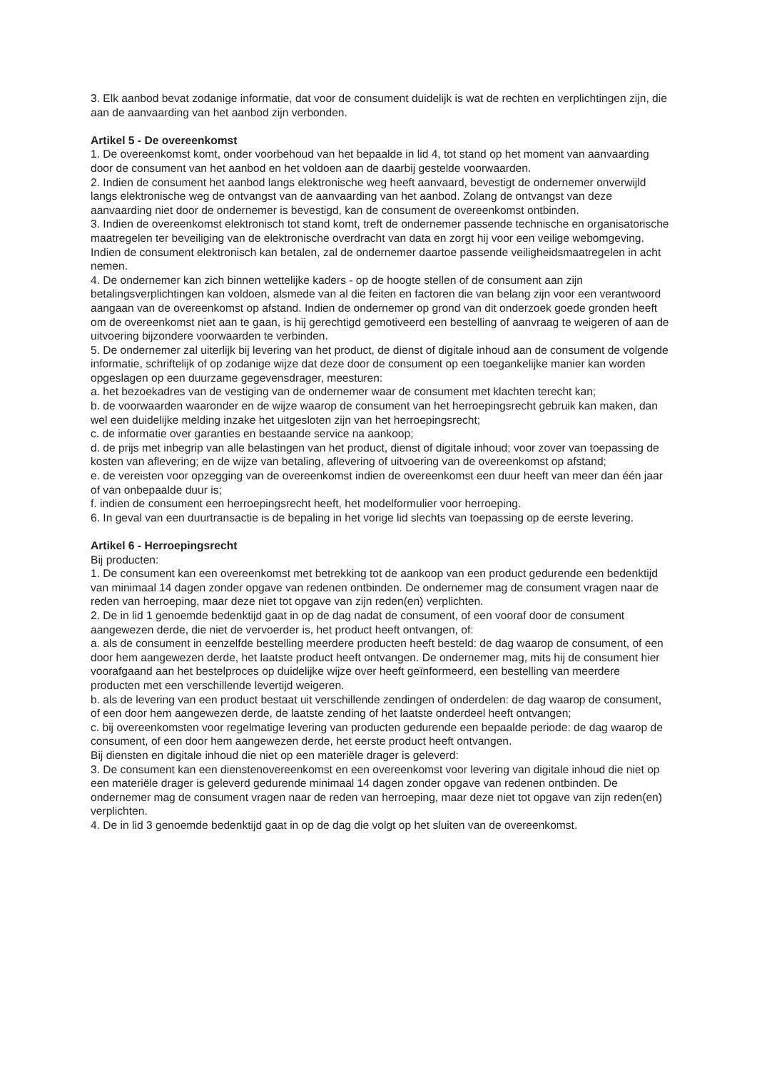3. Elk aanbod bevat zodanige informatie, dat voor de consument duidelijk is wat de rechten en verplichtingen zijn, die aan de aanvaarding van het aanbod zijn verbonden.
Artikel 5 - De overeenkomst
1. De overeenkomst komt, onder voorbehoud van het bepaalde in lid 4, tot stand op het moment van aanvaarding door de consument van het aanbod en het voldoen aan de daarbij gestelde voorwaarden.
2. Indien de consument het aanbod langs elektronische weg heeft aanvaard, bevestigt de ondernemer onverwijld langs elektronische weg de ontvangst van de aanvaarding van het aanbod. Zolang de ontvangst van deze aanvaarding niet door de ondernemer is bevestigd, kan de consument de overeenkomst ontbinden.
3. Indien de overeenkomst elektronisch tot stand komt, treft de ondernemer passende technische en organisatorische maatregelen ter beveiliging van de elektronische overdracht van data en zorgt hij voor een veilige webomgeving. Indien de consument elektronisch kan betalen, zal de ondernemer daartoe passende veiligheidsmaatregelen in acht nemen.
4. De ondernemer kan zich binnen wettelijke kaders - op de hoogte stellen of de consument aan zijn betalingsverplichtingen kan voldoen, alsmede van al die feiten en factoren die van belang zijn voor een verantwoord aangaan van de overeenkomst op afstand. Indien de ondernemer op grond van dit onderzoek goede gronden heeft om de overeenkomst niet aan te gaan, is hij gerechtigd gemotiveerd een bestelling of aanvraag te weigeren of aan de uitvoering bijzondere voorwaarden te verbinden.
5. De ondernemer zal uiterlijk bij levering van het product, de dienst of digitale inhoud aan de consument de volgende informatie, schriftelijk of op zodanige wijze dat deze door de consument op een toegankelijke manier kan worden opgeslagen op een duurzame gegevensdrager, meesturen:
a. het bezoekadres van de vestiging van de ondernemer waar de consument met klachten terecht kan;
b. de voorwaarden waaronder en de wijze waarop de consument van het herroepingsrecht gebruik kan maken, dan wel een duidelijke melding inzake het uitgesloten zijn van het herroepingsrecht;
c. de informatie over garanties en bestaande service na aankoop;
d. de prijs met inbegrip van alle belastingen van het product, dienst of digitale inhoud; voor zover van toepassing de kosten van aflevering; en de wijze van betaling, aflevering of uitvoering van de overeenkomst op afstand;
e. de vereisten voor opzegging van de overeenkomst indien de overeenkomst een duur heeft van meer dan één jaar of van onbepaalde duur is;
f. indien de consument een herroepingsrecht heeft, het modelformulier voor herroeping.
6. In geval van een duurtransactie is de bepaling in het vorige lid slechts van toepassing op de eerste levering.
Artikel 6 - Herroepingsrecht
Bij producten:
1. De consument kan een overeenkomst met betrekking tot de aankoop van een product gedurende een bedenktijd van minimaal 14 dagen zonder opgave van redenen ontbinden. De ondernemer mag de consument vragen naar de reden van herroeping, maar deze niet tot opgave van zijn reden(en) verplichten.
2. De in lid 1 genoemde bedenktijd gaat in op de dag nadat de consument, of een vooraf door de consument aangewezen derde, die niet de vervoerder is, het product heeft ontvangen, of:
a. als de consument in eenzelfde bestelling meerdere producten heeft besteld: de dag waarop de consument, of een door hem aangewezen derde, het laatste product heeft ontvangen. De ondernemer mag, mits hij de consument hier voorafgaand aan het bestelproces op duidelijke wijze over heeft geïnformeerd, een bestelling van meerdere producten met een verschillende levertijd weigeren.
b. als de levering van een product bestaat uit verschillende zendingen of onderdelen: de dag waarop de consument, of een door hem aangewezen derde, de laatste zending of het laatste onderdeel heeft ontvangen;
c. bij overeenkomsten voor regelmatige levering van producten gedurende een bepaalde periode: de dag waarop de consument, of een door hem aangewezen derde, het eerste product heeft ontvangen.
Bij diensten en digitale inhoud die niet op een materiële drager is geleverd:
3. De consument kan een dienstenovereenkomst en een overeenkomst voor levering van digitale inhoud die niet op een materiële drager is geleverd gedurende minimaal 14 dagen zonder opgave van redenen ontbinden. De ondernemer mag de consument vragen naar de reden van herroeping, maar deze niet tot opgave van zijn reden(en) verplichten.
4. De in lid 3 genoemde bedenktijd gaat in op de dag die volgt op het sluiten van de overeenkomst.